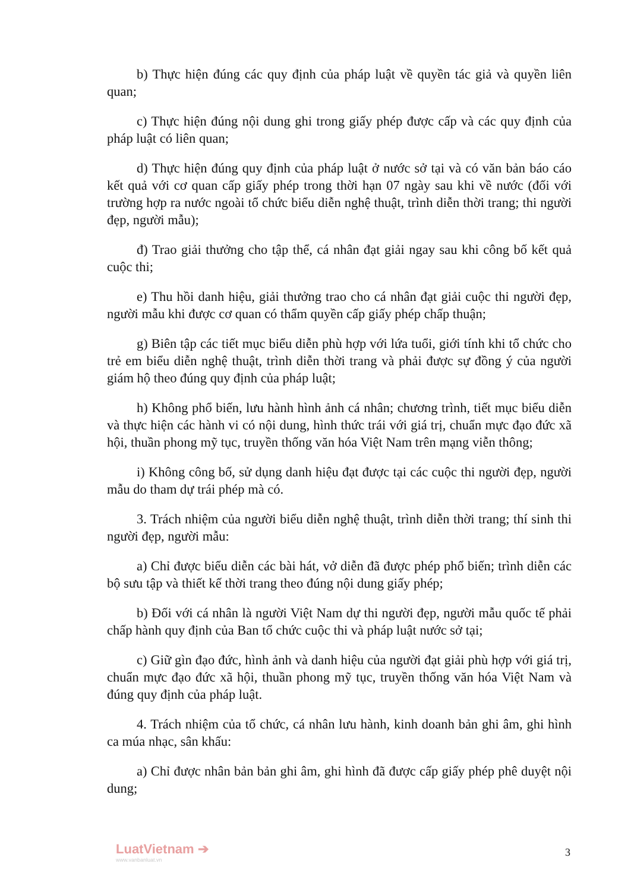b) Thực hiện đúng các quy định của pháp luật về quyền tác giả và quyền liên quan;
c) Thực hiện đúng nội dung ghi trong giấy phép được cấp và các quy định của pháp luật có liên quan;
d) Thực hiện đúng quy định của pháp luật ở nước sở tại và có văn bản báo cáo kết quả với cơ quan cấp giấy phép trong thời hạn 07 ngày sau khi về nước (đối với trường hợp ra nước ngoài tổ chức biểu diễn nghệ thuật, trình diễn thời trang; thi người đẹp, người mẫu);
đ) Trao giải thưởng cho tập thể, cá nhân đạt giải ngay sau khi công bố kết quả cuộc thi;
e) Thu hồi danh hiệu, giải thưởng trao cho cá nhân đạt giải cuộc thi người đẹp, người mẫu khi được cơ quan có thẩm quyền cấp giấy phép chấp thuận;
g) Biên tập các tiết mục biểu diễn phù hợp với lứa tuổi, giới tính khi tổ chức cho trẻ em biểu diễn nghệ thuật, trình diễn thời trang và phải được sự đồng ý của người giám hộ theo đúng quy định của pháp luật;
h) Không phổ biến, lưu hành hình ảnh cá nhân; chương trình, tiết mục biểu diễn và thực hiện các hành vi có nội dung, hình thức trái với giá trị, chuẩn mực đạo đức xã hội, thuần phong mỹ tục, truyền thống văn hóa Việt Nam trên mạng viễn thông;
i) Không công bố, sử dụng danh hiệu đạt được tại các cuộc thi người đẹp, người mẫu do tham dự trái phép mà có.
3. Trách nhiệm của người biểu diễn nghệ thuật, trình diễn thời trang; thí sinh thi người đẹp, người mẫu:
a) Chỉ được biểu diễn các bài hát, vở diễn đã được phép phổ biến; trình diễn các bộ sưu tập và thiết kế thời trang theo đúng nội dung giấy phép;
b) Đối với cá nhân là người Việt Nam dự thi người đẹp, người mẫu quốc tế phải chấp hành quy định của Ban tổ chức cuộc thi và pháp luật nước sở tại;
c) Giữ gìn đạo đức, hình ảnh và danh hiệu của người đạt giải phù hợp với giá trị, chuẩn mực đạo đức xã hội, thuần phong mỹ tục, truyền thống văn hóa Việt Nam và đúng quy định của pháp luật.
4. Trách nhiệm của tổ chức, cá nhân lưu hành, kinh doanh bản ghi âm, ghi hình ca múa nhạc, sân khấu:
a) Chỉ được nhân bản bản ghi âm, ghi hình đã được cấp giấy phép phê duyệt nội dung;
LuatVietnam ➔
www.vanbanluat.vn
3